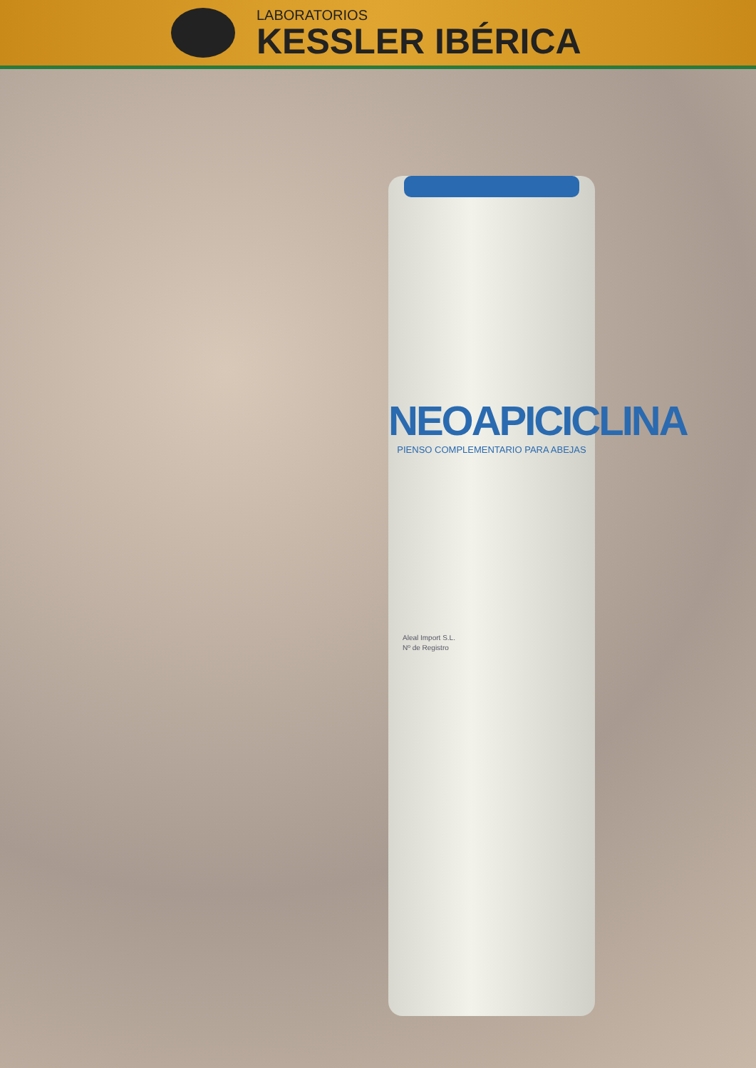LABORATORIOS
KESSLER IBÉRICA
NEOAPICICLINA
PIENSO COMPLEMENTARIO PARA ABEJAS
Aleal Import S.L.
Nº de Registro